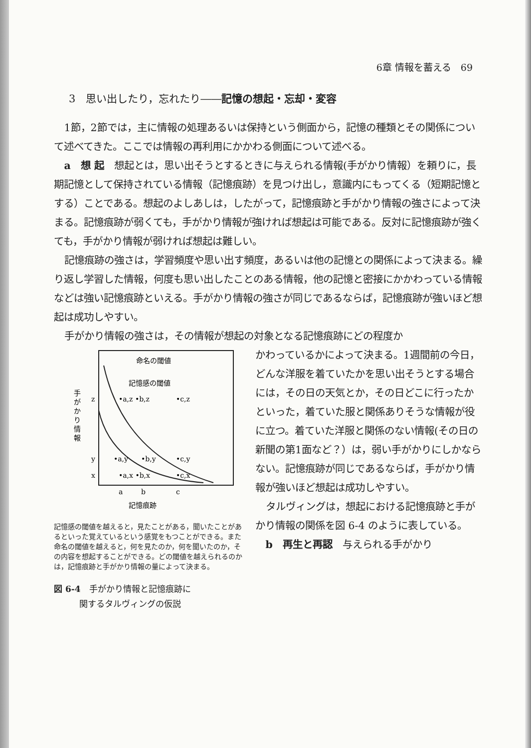6章 情報を蓄える　69
3　思い出したり，忘れたり――記憶の想起・忘却・変容
1節，2節では，主に情報の処理あるいは保持という側面から，記憶の種類とその関係について述べてきた。ここでは情報の再利用にかかわる側面について述べる。
a　想 起　想起とは，思い出そうとするときに与えられる情報(手がかり情報）を頼りに，長期記憶として保持されている情報（記憶痕跡）を見つけ出し，意識内にもってくる（短期記憶とする）ことである。想起のよしあしは，したがって，記憶痕跡と手がかり情報の強さによって決まる。記憶痕跡が弱くても，手がかり情報が強ければ想起は可能である。反対に記憶痕跡が強くても，手がかり情報が弱ければ想起は難しい。
記憶痕跡の強さは，学習頻度や思い出す頻度，あるいは他の記憶との関係によって決まる。繰り返し学習した情報，何度も思い出したことのある情報，他の記憶と密接にかかわっている情報などは強い記憶痕跡といえる。手がかり情報の強さが同じであるならば，記憶痕跡が強いほど想起は成功しやすい。
手がかり情報の強さは，その情報が想起の対象となる記憶痕跡にどの程度か
手
が
か
り
情
報
z
y
x
命名の閾値
記憶感の閾値
•a,z •b,z
•c,z
•a,y
•b,y
•c,y
•a,x •b,x
•c,x
a
b
c
記憶痕跡
記憶感の閾値を越えると，見たことがある，聞いたことがあるといった覚えているという感覚をもつことができる。また命名の閾値を越えると，何を見たのか，何を聞いたのか，その内容を想起することができる。どの閾値を越えられるのかは，記憶痕跡と手がかり情報の量によって決まる。
図 6-4　手がかり情報と記憶痕跡に
　　　関するタルヴィングの仮説
かわっているかによって決まる。1週間前の今日，どんな洋服を着ていたかを思い出そうとする場合には，その日の天気とか，その日どこに行ったかといった，着ていた服と関係ありそうな情報が役に立つ。着ていた洋服と関係のない情報(その日の新聞の第1面など？）は，弱い手がかりにしかならない。記憶痕跡が同じであるならば，手がかり情報が強いほど想起は成功しやすい。
タルヴィングは，想起における記憶痕跡と手がかり情報の関係を図 6-4 のように表している。
b　再生と再認　与えられる手がかり